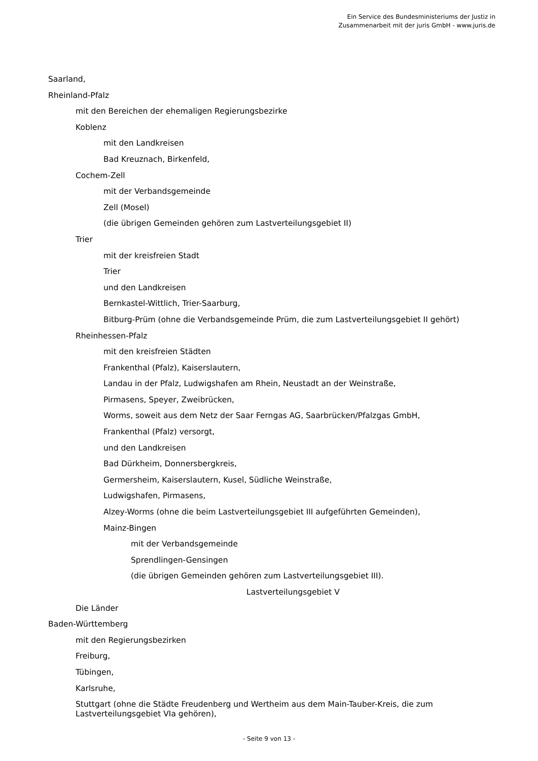Ein Service des Bundesministeriums der Justiz in
Zusammenarbeit mit der juris GmbH - www.juris.de
Saarland,
Rheinland-Pfalz
mit den Bereichen der ehemaligen Regierungsbezirke
Koblenz
mit den Landkreisen
Bad Kreuznach, Birkenfeld,
Cochem-Zell
mit der Verbandsgemeinde
Zell (Mosel)
(die übrigen Gemeinden gehören zum Lastverteilungsgebiet II)
Trier
mit der kreisfreien Stadt
Trier
und den Landkreisen
Bernkastel-Wittlich, Trier-Saarburg,
Bitburg-Prüm (ohne die Verbandsgemeinde Prüm, die zum Lastverteilungsgebiet II gehört)
Rheinhessen-Pfalz
mit den kreisfreien Städten
Frankenthal (Pfalz), Kaiserslautern,
Landau in der Pfalz, Ludwigshafen am Rhein, Neustadt an der Weinstraße,
Pirmasens, Speyer, Zweibrücken,
Worms, soweit aus dem Netz der Saar Ferngas AG, Saarbrücken/Pfalzgas GmbH,
Frankenthal (Pfalz) versorgt,
und den Landkreisen
Bad Dürkheim, Donnersbergkreis,
Germersheim, Kaiserslautern, Kusel, Südliche Weinstraße,
Ludwigshafen, Pirmasens,
Alzey-Worms (ohne die beim Lastverteilungsgebiet III aufgeführten Gemeinden),
Mainz-Bingen
mit der Verbandsgemeinde
Sprendlingen-Gensingen
(die übrigen Gemeinden gehören zum Lastverteilungsgebiet III).
Lastverteilungsgebiet V
Die Länder
Baden-Württemberg
mit den Regierungsbezirken
Freiburg,
Tübingen,
Karlsruhe,
Stuttgart (ohne die Städte Freudenberg und Wertheim aus dem Main-Tauber-Kreis, die zum
Lastverteilungsgebiet VIa gehören),
- Seite 9 von 13 -